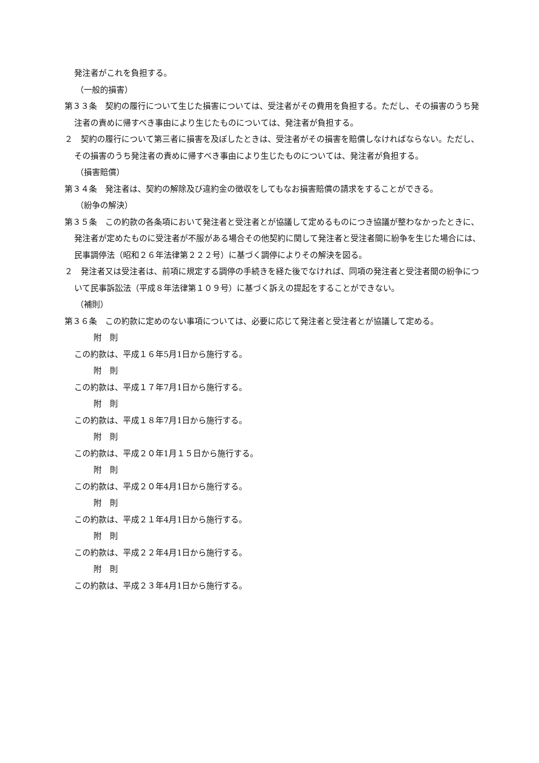発注者がこれを負担する。
（一般的損害）
第３３条　契約の履行について生じた損害については、受注者がその費用を負担する。ただし、その損害のうち発注者の責めに帰すべき事由により生じたものについては、発注者が負担する。
２　契約の履行について第三者に損害を及ぼしたときは、受注者がその損害を賠償しなければならない。ただし、その損害のうち発注者の責めに帰すべき事由により生じたものについては、発注者が負担する。
（損害賠償）
第３４条　発注者は、契約の解除及び違約金の徴収をしてもなお損害賠償の請求をすることができる。
（紛争の解決）
第３５条　この約款の各条項において発注者と受注者とが協議して定めるものにつき協議が整わなかったときに、発注者が定めたものに受注者が不服がある場合その他契約に関して発注者と受注者間に紛争を生じた場合には、民事調停法（昭和２６年法律第２２２号）に基づく調停によりその解決を図る。
２　発注者又は受注者は、前項に規定する調停の手続きを経た後でなければ、同項の発注者と受注者間の紛争について民事訴訟法（平成８年法律第１０９号）に基づく訴えの提起をすることができない。
（補則）
第３６条　この約款に定めのない事項については、必要に応じて発注者と受注者とが協議して定める。
附　則
この約款は、平成１６年5月1日から施行する。
附　則
この約款は、平成１７年7月1日から施行する。
附　則
この約款は、平成１８年7月1日から施行する。
附　則
この約款は、平成２０年1月１５日から施行する。
附　則
この約款は、平成２０年4月1日から施行する。
附　則
この約款は、平成２１年4月1日から施行する。
附　則
この約款は、平成２２年4月1日から施行する。
附　則
この約款は、平成２３年4月1日から施行する。